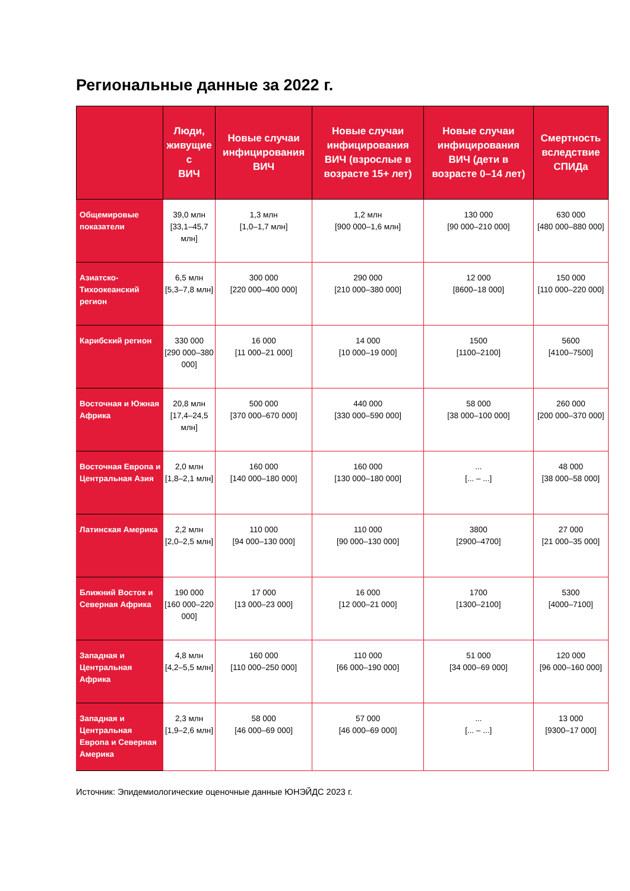Региональные данные за 2022 г.
| | Люди, живущие с ВИЧ | Новые случаи инфицирования ВИЧ | Новые случаи инфицирования ВИЧ (взрослые в возрасте 15+ лет) | Новые случаи инфицирования ВИЧ (дети в возрасте 0–14 лет) | Смертность вследствие СПИДа |
| --- | --- | --- | --- | --- | --- |
| Общемировые показатели | 39,0 млн [33,1–45,7 млн] | 1,3 млн [1,0–1,7 млн] | 1,2 млн [900 000–1,6 млн] | 130 000 [90 000–210 000] | 630 000 [480 000–880 000] |
| Азиатско-Тихоокеанский регион | 6,5 млн [5,3–7,8 млн] | 300 000 [220 000–400 000] | 290 000 [210 000–380 000] | 12 000 [8600–18 000] | 150 000 [110 000–220 000] |
| Карибский регион | 330 000 [290 000–380 000] | 16 000 [11 000–21 000] | 14 000 [10 000–19 000] | 1500 [1100–2100] | 5600 [4100–7500] |
| Восточная и Южная Африка | 20,8 млн [17,4–24,5 млн] | 500 000 [370 000–670 000] | 440 000 [330 000–590 000] | 58 000 [38 000–100 000] | 260 000 [200 000–370 000] |
| Восточная Европа и Центральная Азия | 2,0 млн [1,8–2,1 млн] | 160 000 [140 000–180 000] | 160 000 [130 000–180 000] | ... [... – ...] | 48 000 [38 000–58 000] |
| Латинская Америка | 2,2 млн [2,0–2,5 млн] | 110 000 [94 000–130 000] | 110 000 [90 000–130 000] | 3800 [2900–4700] | 27 000 [21 000–35 000] |
| Ближний Восток и Северная Африка | 190 000 [160 000–220 000] | 17 000 [13 000–23 000] | 16 000 [12 000–21 000] | 1700 [1300–2100] | 5300 [4000–7100] |
| Западная и Центральная Африка | 4,8 млн [4,2–5,5 млн] | 160 000 [110 000–250 000] | 110 000 [66 000–190 000] | 51 000 [34 000–69 000] | 120 000 [96 000–160 000] |
| Западная и Центральная Европа и Северная Америка | 2,3 млн [1,9–2,6 млн] | 58 000 [46 000–69 000] | 57 000 [46 000–69 000] | ... [... – ...] | 13 000 [9300–17 000] |
Источник: Эпидемиологические оценочные данные ЮНЭЙДС 2023 г.